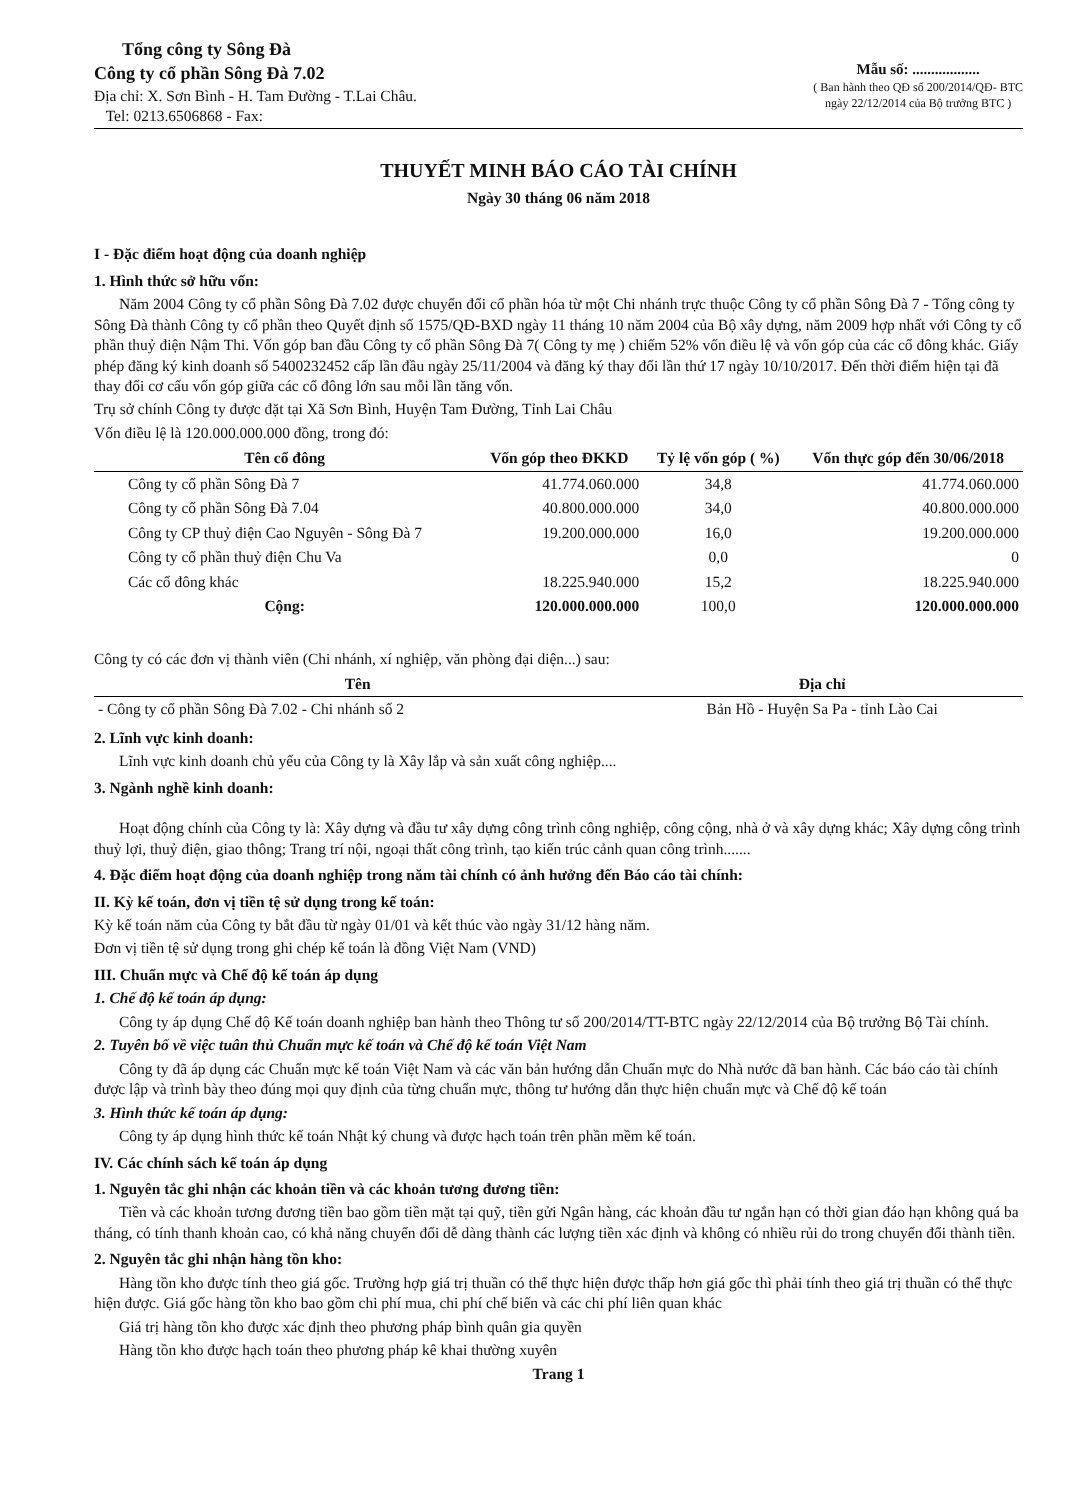Tổng công ty Sông Đà
Công ty cổ phần Sông Đà 7.02
Địa chỉ: X. Sơn Bình - H. Tam Đường - T.Lai Châu.
Tel: 0213.6506868 - Fax:
Mẫu số: ..................
( Ban hành theo QĐ số 200/2014/QĐ- BTC
ngày 22/12/2014 của Bộ trưởng BTC )
THUYẾT MINH BÁO CÁO TÀI CHÍNH
Ngày 30 tháng 06 năm 2018
I - Đặc điểm hoạt động của doanh nghiệp
1. Hình thức sở hữu vốn:
Năm 2004 Công ty cổ phần Sông Đà 7.02 được chuyển đổi cổ phần hóa từ một Chi nhánh trực thuộc Công ty cổ phần Sông Đà 7 - Tổng công ty Sông Đà thành Công ty cổ phần theo Quyết định số 1575/QĐ-BXD ngày 11 tháng 10 năm 2004 của Bộ xây dựng, năm 2009 hợp nhất với Công ty cổ phần thuỷ điện Nậm Thi. Vốn góp ban đầu Công ty cổ phần Sông Đà 7( Công ty mẹ ) chiếm 52% vốn điều lệ và vốn góp của các cổ đông khác. Giấy phép đăng ký kinh doanh số 5400232452 cấp lần đầu ngày 25/11/2004 và đăng ký thay đổi lần thứ 17 ngày 10/10/2017. Đến thời điểm hiện tại đã thay đổi cơ cấu vốn góp giữa các cổ đông lớn sau mỗi lần tăng vốn.
Trụ sở chính Công ty được đặt tại Xã Sơn Bình, Huyện Tam Đường, Tỉnh Lai Châu
Vốn điều lệ là 120.000.000.000 đồng, trong đó:
| Tên cổ đông | Vốn góp theo ĐKKD | Tỷ lệ vốn góp ( %) | Vốn thực góp đến 30/06/2018 |
| --- | --- | --- | --- |
| Công ty cổ phần Sông Đà 7 | 41.774.060.000 | 34,8 | 41.774.060.000 |
| Công ty cổ phần Sông Đà 7.04 | 40.800.000.000 | 34,0 | 40.800.000.000 |
| Công ty CP thuỷ điện Cao Nguyên - Sông Đà 7 | 19.200.000.000 | 16,0 | 19.200.000.000 |
| Công ty cổ phần thuỷ điện Chu Va | | 0,0 | 0 |
| Các cổ đông khác | 18.225.940.000 | 15,2 | 18.225.940.000 |
| Cộng: | 120.000.000.000 | 100,0 | 120.000.000.000 |
Công ty có các đơn vị thành viên (Chi nhánh, xí nghiệp, văn phòng đại diện...) sau:
| Tên | Địa chỉ |
| --- | --- |
| - Công ty cổ phần Sông Đà 7.02 - Chi nhánh số 2 | Bản Hồ - Huyện Sa Pa - tỉnh Lào Cai |
2. Lĩnh vực kinh doanh:
Lĩnh vực kinh doanh chủ yếu của Công ty là Xây lắp và sản xuất công nghiệp....
3. Ngành nghề kinh doanh:
Hoạt động chính của Công ty là: Xây dựng và đầu tư xây dựng công trình công nghiệp, công cộng, nhà ở và xây dựng khác; Xây dựng công trình thuỷ lợi, thuỷ điện, giao thông; Trang trí nội, ngoại thất công trình, tạo kiến trúc cảnh quan công trình.......
4. Đặc điểm hoạt động của doanh nghiệp trong năm tài chính có ảnh hưởng đến Báo cáo tài chính:
II. Kỳ kế toán, đơn vị tiền tệ sử dụng trong kế toán:
Kỳ kế toán năm của Công ty bắt đầu từ ngày 01/01 và kết thúc vào ngày 31/12 hàng năm.
Đơn vị tiền tệ sử dụng trong ghi chép kế toán là đồng Việt Nam (VND)
III. Chuẩn mực và Chế độ kế toán áp dụng
1. Chế độ kế toán áp dụng:
Công ty áp dụng Chế độ Kế toán doanh nghiệp ban hành theo Thông tư số 200/2014/TT-BTC ngày 22/12/2014 của Bộ trưởng Bộ Tài chính.
2. Tuyên bố về việc tuân thủ Chuẩn mực kế toán và Chế độ kế toán Việt Nam
Công ty đã áp dụng các Chuẩn mực kế toán Việt Nam và các văn bản hướng dẫn Chuẩn mực do Nhà nước đã ban hành. Các báo cáo tài chính được lập và trình bày theo đúng mọi quy định của từng chuẩn mực, thông tư hướng dẫn thực hiện chuẩn mực và Chế độ kế toán
3. Hình thức kế toán áp dụng:
Công ty áp dụng hình thức kế toán Nhật ký chung và được hạch toán trên phần mềm kế toán.
IV. Các chính sách kế toán áp dụng
1. Nguyên tắc ghi nhận các khoản tiền và các khoản tương đương tiền:
Tiền và các khoản tương đương tiền bao gồm tiền mặt tại quỹ, tiền gửi Ngân hàng, các khoản đầu tư ngắn hạn có thời gian đáo hạn không quá ba tháng, có tính thanh khoản cao, có khả năng chuyển đổi dễ dàng thành các lượng tiền xác định và không có nhiều rủi do trong chuyển đổi thành tiền.
2. Nguyên tắc ghi nhận hàng tồn kho:
Hàng tồn kho được tính theo giá gốc. Trường hợp giá trị thuần có thể thực hiện được thấp hơn giá gốc thì phải tính theo giá trị thuần có thể thực hiện được. Giá gốc hàng tồn kho bao gồm chi phí mua, chi phí chế biến và các chi phí liên quan khác
Giá trị hàng tồn kho được xác định theo phương pháp bình quân gia quyền
Hàng tồn kho được hạch toán theo phương pháp kê khai thường xuyên
Trang 1